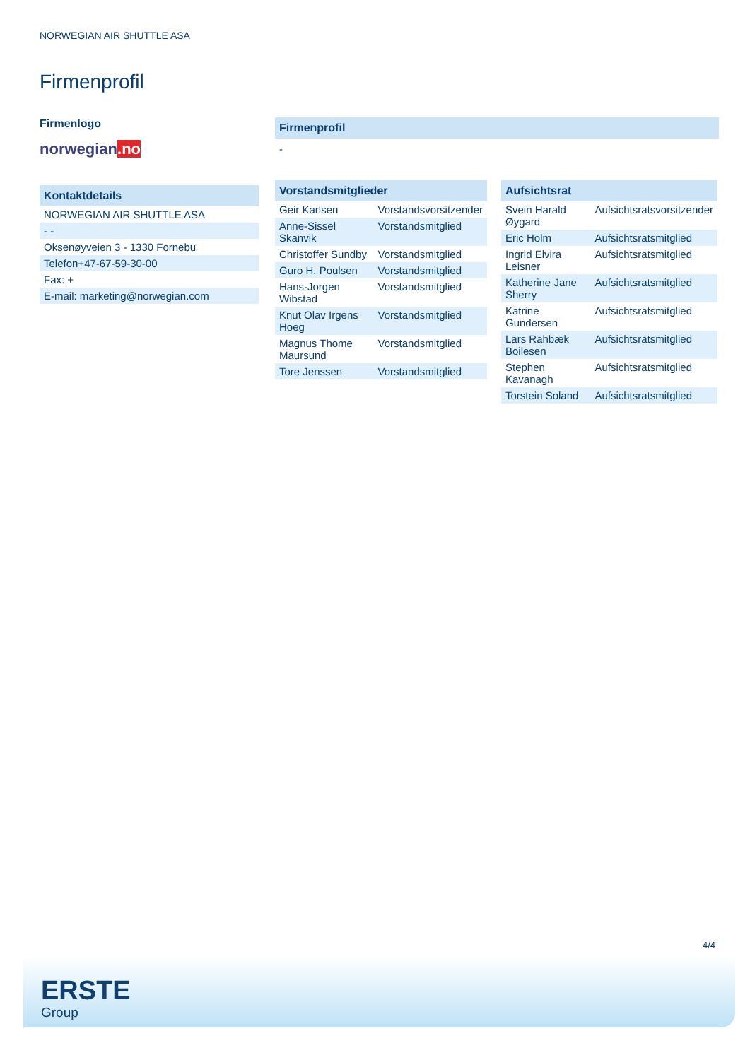NORWEGIAN AIR SHUTTLE ASA
Firmenprofil
Firmenlogo
norwegian.no
Kontaktdetails
| NORWEGIAN AIR SHUTTLE ASA |
| - - |
| Oksenøyveien 3 - 1330 Fornebu |
| Telefon+47-67-59-30-00 |
| Fax: + |
| E-mail: marketing@norwegian.com |
Firmenprofil
-
Vorstandsmitglieder
| Geir Karlsen | Vorstandsvorsitzender |
| Anne-Sissel Skanvik | Vorstandsmitglied |
| Christoffer Sundby | Vorstandsmitglied |
| Guro H. Poulsen | Vorstandsmitglied |
| Hans-Jorgen Wibstad | Vorstandsmitglied |
| Knut Olav Irgens Hoeg | Vorstandsmitglied |
| Magnus Thome Maursund | Vorstandsmitglied |
| Tore Jenssen | Vorstandsmitglied |
Aufsichtsrat
| Svein Harald Øygard | Aufsichtsratsvorsitzender |
| Eric Holm | Aufsichtsratsmitglied |
| Ingrid Elvira Leisner | Aufsichtsratsmitglied |
| Katherine Jane Sherry | Aufsichtsratsmitglied |
| Katrine Gundersen | Aufsichtsratsmitglied |
| Lars Rahbæk Boilesen | Aufsichtsratsmitglied |
| Stephen Kavanagh | Aufsichtsratsmitglied |
| Torstein Soland | Aufsichtsratsmitglied |
4/4
ERSTE
Group